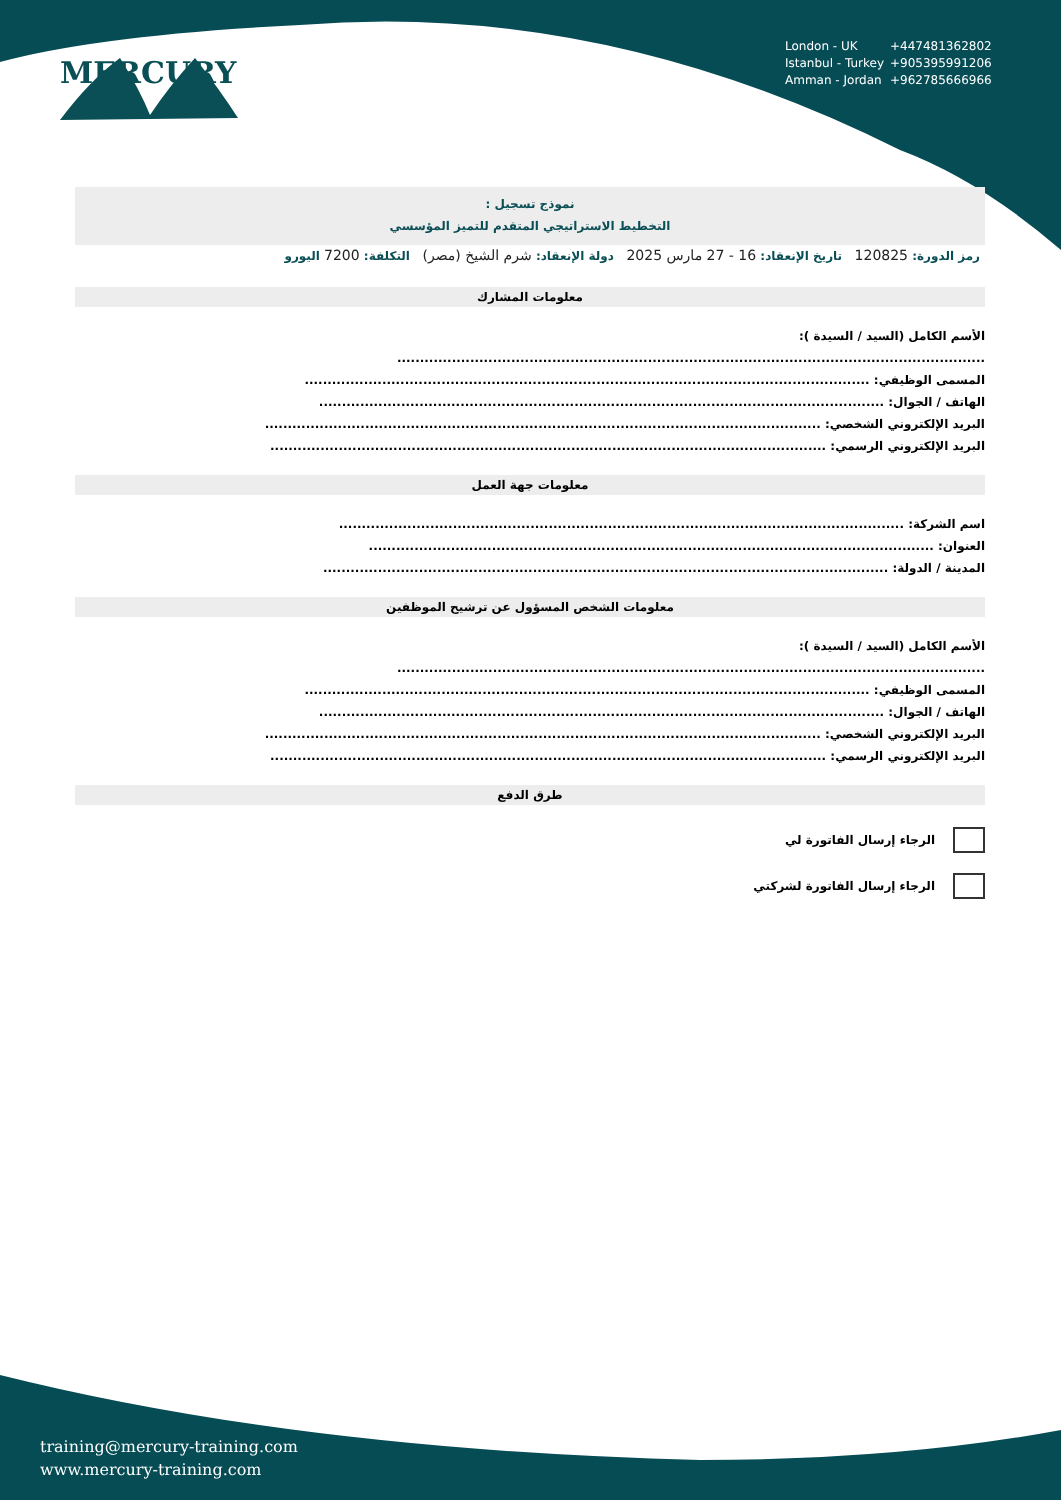London - UK +447481362802
Istanbul - Turkey +905395991206
Amman - Jordan +962785666966
MERCURY
نموذج تسجيل :
التخطيط الاستراتيجي المتقدم للتميز المؤسسي
رمز الدورة: 120825 تاريخ الإنعقاد: 16 - 27 مارس 2025 دولة الإنعقاد: شرم الشيخ (مصر) التكلفة: 7200 اليورو
معلومات المشارك
الأسم الكامل (السيد / السيدة ):
.................................................................................................................................
المسمى الوظيفي: ............................................................................................................................
الهاتف / الجوال: ............................................................................................................................
البريد الإلكتروني الشخصي: ..........................................................................................................................
البريد الإلكتروني الرسمي: ..........................................................................................................................
معلومات جهة العمل
اسم الشركة: ............................................................................................................................
العنوان: ............................................................................................................................
المدينة / الدولة: ............................................................................................................................
معلومات الشخص المسؤول عن ترشيح الموظفين
الأسم الكامل (السيد / السيدة ):
.................................................................................................................................
المسمى الوظيفي: ............................................................................................................................
الهاتف / الجوال: ............................................................................................................................
البريد الإلكتروني الشخصي: ..........................................................................................................................
البريد الإلكتروني الرسمي: ..........................................................................................................................
طرق الدفع
الرجاء إرسال الفاتورة لي
الرجاء إرسال الفاتورة لشركتي
training@mercury-training.com
www.mercury-training.com